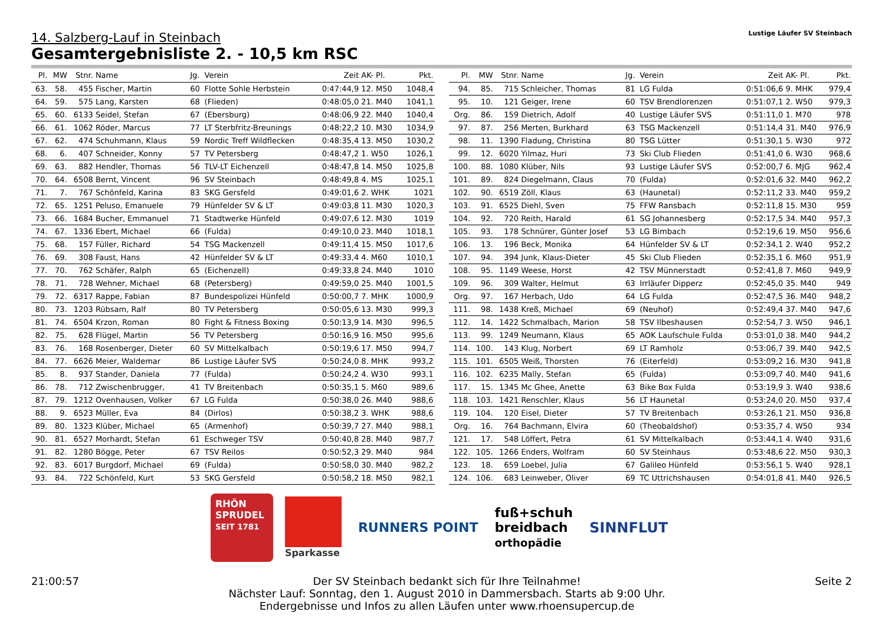Lustige Läufer SV Steinbach
14. Salzberg-Lauf in Steinbach
Gesamtergebnisliste 2. - 10,5 km RSC
| Pl. | MW | Stnr. | Name | Jg. | Verein | Zeit | AK- Pl. | Pkt. |
| --- | --- | --- | --- | --- | --- | --- | --- | --- |
| 63. | 58. | 455 | Fischer, Martin | 60 | Flotte Sohle Herbstein | 0:47:44,9 | 12. M50 | 1048,4 |
| 64. | 59. | 575 | Lang, Karsten | 68 | (Flieden) | 0:48:05,0 | 21. M40 | 1041,1 |
| 65. | 60. | 6133 | Seidel, Stefan | 67 | (Ebersburg) | 0:48:06,9 | 22. M40 | 1040,4 |
| 66. | 61. | 1062 | Röder, Marcus | 77 | LT Sterbfritz-Breunings | 0:48:22,2 | 10. M30 | 1034,9 |
| 67. | 62. | 474 | Schuhmann, Klaus | 59 | Nordic Treff Wildflecken | 0:48:35,4 | 13. M50 | 1030,2 |
| 68. | 6. | 407 | Schneider, Konny | 57 | TV Petersberg | 0:48:47,2 | 1. W50 | 1026,1 |
| 69. | 63. | 882 | Hendler, Thomas | 56 | TLV-LT Eichenzell | 0:48:47,8 | 14. M50 | 1025,8 |
| 70. | 64. | 6508 | Bernt, Vincent | 96 | SV Steinbach | 0:48:49,8 | 4. MS | 1025,1 |
| 71. | 7. | 767 | Schönfeld, Karina | 83 | SKG Gersfeld | 0:49:01,6 | 2. WHK | 1021 |
| 72. | 65. | 1251 | Peluso, Emanuele | 79 | Hünfelder SV & LT | 0:49:03,8 | 11. M30 | 1020,3 |
| 73. | 66. | 1684 | Bucher, Emmanuel | 71 | Stadtwerke Hünfeld | 0:49:07,6 | 12. M30 | 1019 |
| 74. | 67. | 1336 | Ebert, Michael | 66 | (Fulda) | 0:49:10,0 | 23. M40 | 1018,1 |
| 75. | 68. | 157 | Füller, Richard | 54 | TSG Mackenzell | 0:49:11,4 | 15. M50 | 1017,6 |
| 76. | 69. | 308 | Faust, Hans | 42 | Hünfelder SV & LT | 0:49:33,4 | 4. M60 | 1010,1 |
| 77. | 70. | 762 | Schäfer, Ralph | 65 | (Eichenzell) | 0:49:33,8 | 24. M40 | 1010 |
| 78. | 71. | 728 | Wehner, Michael | 68 | (Petersberg) | 0:49:59,0 | 25. M40 | 1001,5 |
| 79. | 72. | 6317 | Rappe, Fabian | 87 | Bundespolizei Hünfeld | 0:50:00,7 | 7. MHK | 1000,9 |
| 80. | 73. | 1203 | Rübsam, Ralf | 80 | TV Petersberg | 0:50:05,6 | 13. M30 | 999,3 |
| 81. | 74. | 6504 | Krzon, Roman | 80 | Fight & Fitness Boxing | 0:50:13,9 | 14. M30 | 996,5 |
| 82. | 75. | 628 | Flügel, Martin | 56 | TV Petersberg | 0:50:16,9 | 16. M50 | 995,6 |
| 83. | 76. | 168 | Rosenberger, Dieter | 60 | SV Mittelkalbach | 0:50:19,6 | 17. M50 | 994,7 |
| 84. | 77. | 6626 | Meier, Waldemar | 86 | Lustige Läufer SVS | 0:50:24,0 | 8. MHK | 993,2 |
| 85. | 8. | 937 | Stander, Daniela | 77 | (Fulda) | 0:50:24,2 | 4. W30 | 993,1 |
| 86. | 78. | 712 | Zwischenbrugger, | 41 | TV Breitenbach | 0:50:35,1 | 5. M60 | 989,6 |
| 87. | 79. | 1212 | Ovenhausen, Volker | 67 | LG Fulda | 0:50:38,0 | 26. M40 | 988,6 |
| 88. | 9. | 6523 | Müller, Eva | 84 | (Dirlos) | 0:50:38,2 | 3. WHK | 988,6 |
| 89. | 80. | 1323 | Klüber, Michael | 65 | (Armenhof) | 0:50:39,7 | 27. M40 | 988,1 |
| 90. | 81. | 6527 | Morhardt, Stefan | 61 | Eschweger TSV | 0:50:40,8 | 28. M40 | 987,7 |
| 91. | 82. | 1280 | Bögge, Peter | 67 | TSV Reilos | 0:50:52,3 | 29. M40 | 984 |
| 92. | 83. | 6017 | Burgdorf, Michael | 69 | (Fulda) | 0:50:58,0 | 30. M40 | 982,2 |
| 93. | 84. | 722 | Schönfeld, Kurt | 53 | SKG Gersfeld | 0:50:58,2 | 18. M50 | 982,1 |
| Pl. | MW | Stnr. | Name | Jg. | Verein | Zeit | AK- Pl. | Pkt. |
| --- | --- | --- | --- | --- | --- | --- | --- | --- |
| 94. | 85. | 715 | Schleicher, Thomas | 81 | LG Fulda | 0:51:06,6 | 9. MHK | 979,4 |
| 95. | 10. | 121 | Geiger, Irene | 60 | TSV Brendlorenzen | 0:51:07,1 | 2. W50 | 979,3 |
| Org. | 86. | 159 | Dietrich, Adolf | 40 | Lustige Läufer SVS | 0:51:11,0 | 1. M70 | 978 |
| 97. | 87. | 256 | Merten, Burkhard | 63 | TSG Mackenzell | 0:51:14,4 | 31. M40 | 976,9 |
| 98. | 11. | 1390 | Fladung, Christina | 80 | TSG Lütter | 0:51:30,1 | 5. W30 | 972 |
| 99. | 12. | 6020 | Yilmaz, Huri | 73 | Ski Club Flieden | 0:51:41,0 | 6. W30 | 968,6 |
| 100. | 88. | 1080 | Klüber, Nils | 93 | Lustige Läufer SVS | 0:52:00,7 | 6. MJG | 962,4 |
| 101. | 89. | 824 | Diegelmann, Claus | 70 | (Fulda) | 0:52:01,6 | 32. M40 | 962,2 |
| 102. | 90. | 6519 | Zöll, Klaus | 63 | (Haunetal) | 0:52:11,2 | 33. M40 | 959,2 |
| 103. | 91. | 6525 | Diehl, Sven | 75 | FFW Ransbach | 0:52:11,8 | 15. M30 | 959 |
| 104. | 92. | 720 | Reith, Harald | 61 | SG Johannesberg | 0:52:17,5 | 34. M40 | 957,3 |
| 105. | 93. | 178 | Schnürer, Günter Josef | 53 | LG Bimbach | 0:52:19,6 | 19. M50 | 956,6 |
| 106. | 13. | 196 | Beck, Monika | 64 | Hünfelder SV & LT | 0:52:34,1 | 2. W40 | 952,2 |
| 107. | 94. | 394 | Junk, Klaus-Dieter | 45 | Ski Club Flieden | 0:52:35,1 | 6. M60 | 951,9 |
| 108. | 95. | 1149 | Weese, Horst | 42 | TSV Münnerstadt | 0:52:41,8 | 7. M60 | 949,9 |
| 109. | 96. | 309 | Walter, Helmut | 63 | Irrläufer Dipperz | 0:52:45,0 | 35. M40 | 949 |
| Org. | 97. | 167 | Herbach, Udo | 64 | LG Fulda | 0:52:47,5 | 36. M40 | 948,2 |
| 111. | 98. | 1438 | Kreß, Michael | 69 | (Neuhof) | 0:52:49,4 | 37. M40 | 947,6 |
| 112. | 14. | 1422 | Schmalbach, Marion | 58 | TSV Ilbeshausen | 0:52:54,7 | 3. W50 | 946,1 |
| 113. | 99. | 1249 | Neumann, Klaus | 65 | AOK Laufschule Fulda | 0:53:01,0 | 38. M40 | 944,2 |
| 114. | 100. | 143 | Klug, Norbert | 69 | LT Ramholz | 0:53:06,7 | 39. M40 | 942,5 |
| 115. | 101. | 6505 | Weiß, Thorsten | 76 | (Eiterfeld) | 0:53:09,2 | 16. M30 | 941,8 |
| 116. | 102. | 6235 | Mally, Stefan | 65 | (Fulda) | 0:53:09,7 | 40. M40 | 941,6 |
| 117. | 15. | 1345 | Mc Ghee, Anette | 63 | Bike Box Fulda | 0:53:19,9 | 3. W40 | 938,6 |
| 118. | 103. | 1421 | Renschler, Klaus | 56 | LT Haunetal | 0:53:24,0 | 20. M50 | 937,4 |
| 119. | 104. | 120 | Eisel, Dieter | 57 | TV Breitenbach | 0:53:26,1 | 21. M50 | 936,8 |
| Org. | 16. | 764 | Bachmann, Elvira | 60 | (Theobaldshof) | 0:53:35,7 | 4. W50 | 934 |
| 121. | 17. | 548 | Löffert, Petra | 61 | SV Mittelkalbach | 0:53:44,1 | 4. W40 | 931,6 |
| 122. | 105. | 1266 | Enders, Wolfram | 60 | SV Steinhaus | 0:53:48,6 | 22. M50 | 930,3 |
| 123. | 18. | 659 | Loebel, Julia | 67 | Galileo Hünfeld | 0:53:56,1 | 5. W40 | 928,1 |
| 124. | 106. | 683 | Leinweber, Oliver | 69 | TC Uttrichshausen | 0:54:01,8 | 41. M40 | 926,5 |
RHÖN SPRUDEL
SEIT 1781
Sparkasse
RUNNERS POINT
fuß+schuh
breidbach
orthopädie
SINNFLUT
21:00:57 Der SV Steinbach bedankt sich für Ihre Teilnahme!
Nächster Lauf: Sonntag, den 1. August 2010 in Dammersbach. Starts ab 9:00 Uhr.
Endergebnisse und Infos zu allen Läufen unter www.rhoensupercup.de Seite 2